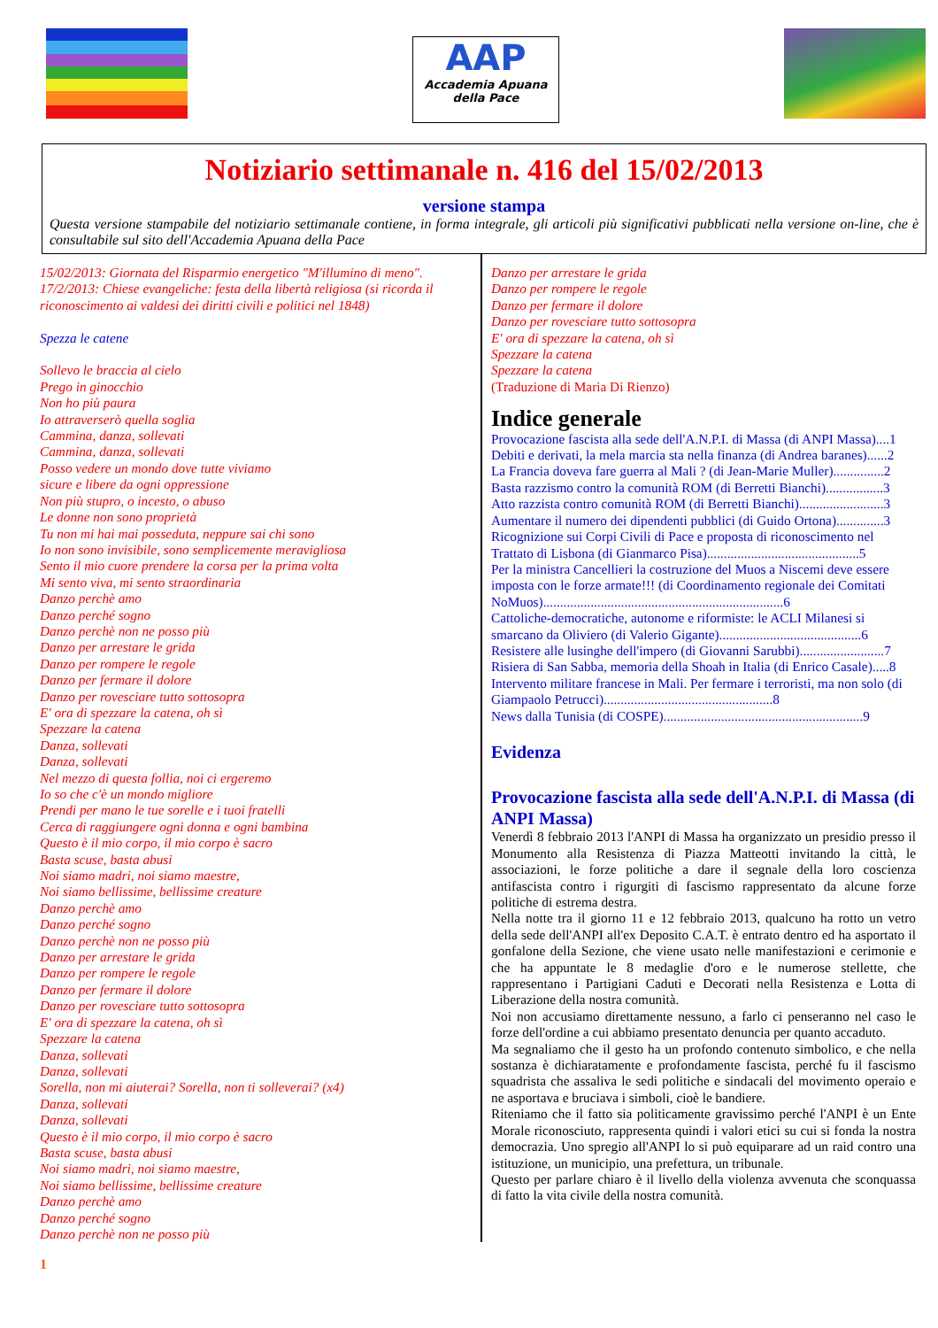AAP
Accademia Apuana
della Pace
Notiziario settimanale n. 416 del 15/02/2013
versione stampa
Questa versione stampabile del notiziario settimanale contiene, in forma integrale, gli articoli più significativi pubblicati nella versione on-line, che è consultabile sul sito dell'Accademia Apuana della Pace
15/02/2013: Giornata del Risparmio energetico "M'illumino di meno".
17/2/2013: Chiese evangeliche: festa della libertà religiosa (si ricorda il riconoscimento ai valdesi dei diritti civili e politici nel 1848)
Spezza le catene
Sollevo le braccia al cielo
Prego in ginocchio
Non ho più paura
Io attraverserò quella soglia
Cammina, danza, sollevati
Cammina, danza, sollevati
Posso vedere un mondo dove tutte viviamo
sicure e libere da ogni oppressione
Non più stupro, o incesto, o abuso
Le donne non sono proprietà
Tu non mi hai mai posseduta, neppure sai chi sono
Io non sono invisibile, sono semplicemente meravigliosa
Sento il mio cuore prendere la corsa per la prima volta
Mi sento viva, mi sento straordinaria
Danzo perchè amo
Danzo perché sogno
Danzo perchè non ne posso più
Danzo per arrestare le grida
Danzo per rompere le regole
Danzo per fermare il dolore
Danzo per rovesciare tutto sottosopra
E' ora di spezzare la catena, oh sì
Spezzare la catena
Danza, sollevati
Danza, sollevati
Nel mezzo di questa follia, noi ci ergeremo
Io so che c'è un mondo migliore
Prendi per mano le tue sorelle e i tuoi fratelli
Cerca di raggiungere ogni donna e ogni bambina
Questo è il mio corpo, il mio corpo è sacro
Basta scuse, basta abusi
Noi siamo madri, noi siamo maestre,
Noi siamo bellissime, bellissime creature
Danzo perchè amo
Danzo perché sogno
Danzo perchè non ne posso più
Danzo per arrestare le grida
Danzo per rompere le regole
Danzo per fermare il dolore
Danzo per rovesciare tutto sottosopra
E' ora di spezzare la catena, oh sì
Spezzare la catena
Danza, sollevati
Danza, sollevati
Sorella, non mi aiuterai? Sorella, non ti solleverai? (x4)
Danza, sollevati
Danza, sollevati
Questo è il mio corpo, il mio corpo è sacro
Basta scuse, basta abusi
Noi siamo madri, noi siamo maestre,
Noi siamo bellissime, bellissime creature
Danzo perchè amo
Danzo perché sogno
Danzo perchè non ne posso più
Danzo per arrestare le grida
Danzo per rompere le regole
Danzo per fermare il dolore
Danzo per rovesciare tutto sottosopra
E' ora di spezzare la catena, oh sì
Spezzare la catena
Spezzare la catena
(Traduzione di Maria Di Rienzo)
Indice generale
Provocazione fascista alla sede dell'A.N.P.I. di Massa (di ANPI Massa)....1
Debiti e derivati, la mela marcia sta nella finanza (di Andrea baranes)......2
La Francia doveva fare guerra al Mali ? (di Jean-Marie Muller)...............2
Basta razzismo contro la comunità ROM (di Berretti Bianchi).................3
Atto razzista contro comunità ROM (di Berretti Bianchi).........................3
Aumentare il numero dei dipendenti pubblici (di Guido Ortona)..............3
Ricognizione sui Corpi Civili di Pace e proposta di riconoscimento nel Trattato di Lisbona (di Gianmarco Pisa).............................................5
Per la ministra Cancellieri la costruzione del Muos a Niscemi deve essere imposta con le forze armate!!! (di Coordinamento regionale dei Comitati NoMuos).......................................................................6
Cattoliche-democratiche, autonome e riformiste: le ACLI Milanesi si smarcano da Oliviero (di Valerio Gigante)..........................................6
Resistere alle lusinghe dell'impero (di Giovanni Sarubbi).........................7
Risiera di San Sabba, memoria della Shoah in Italia (di Enrico Casale).....8
Intervento militare francese in Mali. Per fermare i terroristi, ma non solo (di Giampaolo Petrucci)..................................................8
News dalla Tunisia (di COSPE)...........................................................9
Evidenza
Provocazione fascista alla sede dell'A.N.P.I. di Massa (di ANPI Massa)
Venerdì 8 febbraio 2013 l'ANPI di Massa ha organizzato un presidio presso il Monumento alla Resistenza di Piazza Matteotti invitando la città, le associazioni, le forze politiche a dare il segnale della loro coscienza antifascista contro i rigurgiti di fascismo rappresentato da alcune forze politiche di estrema destra.
Nella notte tra il giorno 11 e 12 febbraio 2013, qualcuno ha rotto un vetro della sede dell'ANPI all'ex Deposito C.A.T. è entrato dentro ed ha asportato il gonfalone della Sezione, che viene usato nelle manifestazioni e cerimonie e che ha appuntate le 8 medaglie d'oro e le numerose stellette, che rappresentano i Partigiani Caduti e Decorati nella Resistenza e Lotta di Liberazione della nostra comunità.
Noi non accusiamo direttamente nessuno, a farlo ci penseranno nel caso le forze dell'ordine a cui abbiamo presentato denuncia per quanto accaduto.
Ma segnaliamo che il gesto ha un profondo contenuto simbolico, e che nella sostanza è dichiaratamente e profondamente fascista, perché fu il fascismo squadrista che assaliva le sedi politiche e sindacali del movimento operaio e ne asportava e bruciava i simboli, cioè le bandiere.
Riteniamo che il fatto sia politicamente gravissimo perché l'ANPI è un Ente Morale riconosciuto, rappresenta quindi i valori etici su cui si fonda la nostra democrazia. Uno spregio all'ANPI lo si può equiparare ad un raid contro una istituzione, un municipio, una prefettura, un tribunale.
Questo per parlare chiaro è il livello della violenza avvenuta che sconquassa di fatto la vita civile della nostra comunità.
1